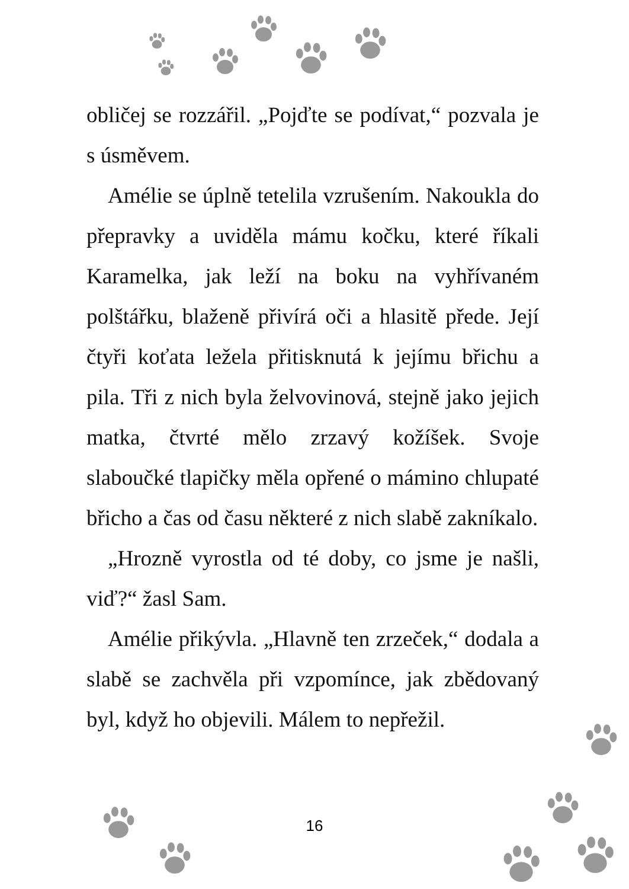obličej se rozzářil. „Pojďte se podívat,“ pozvala je s úsměvem.
Amélie se úplně tetelila vzrušením. Nakoukla do přepravky a uviděla mámu kočku, které říkali Karamelka, jak leží na boku na vyhřívaném polštářku, blaženě přivírá oči a hlasitě přede. Její čtyři koťata ležela přitisknutá k jejímu břichu a pila. Tři z nich byla želvovinová, stejně jako jejich matka, čtvrté mělo zrzavý kožíšek. Svoje slaboučké tlapičky měla opřené o mámino chlupaté břicho a čas od času některé z nich slabě zakníkalo.
„Hrozně vyrostla od té doby, co jsme je našli, viď?“ žasl Sam.
Amélie přikývla. „Hlavně ten zrzeček,“ dodala a slabě se zachvěla při vzpomínce, jak zbědovaný byl, když ho objevili. Málem to nepřežil.
16